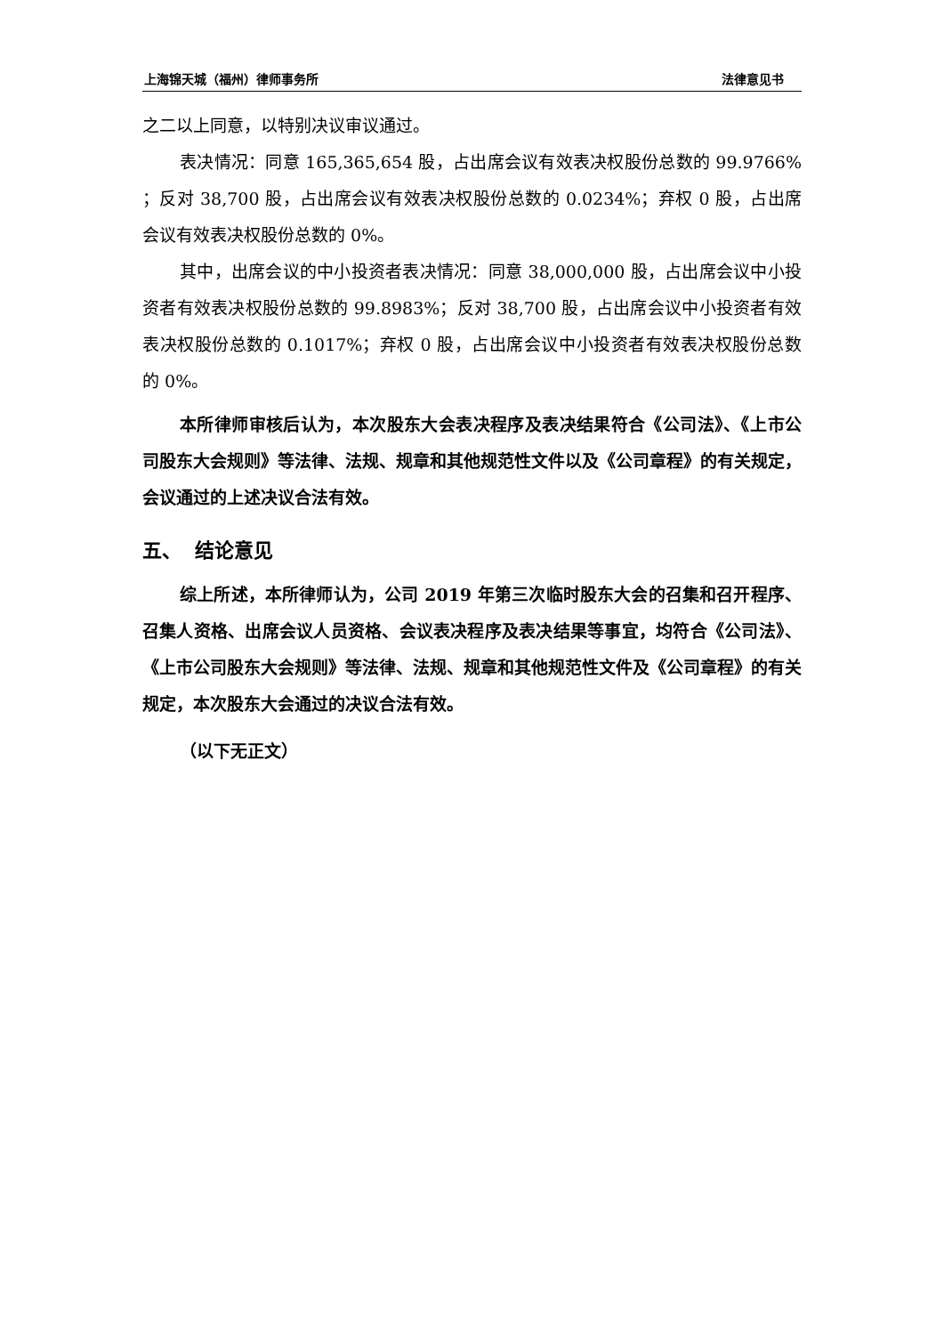上海锦天城（福州）律师事务所 法律意见书
之二以上同意，以特别决议审议通过。
表决情况：同意 165,365,654 股，占出席会议有效表决权股份总数的 99.9766% ；反对 38,700 股，占出席会议有效表决权股份总数的 0.0234%；弃权 0 股，占出席会议有效表决权股份总数的 0%。
其中，出席会议的中小投资者表决情况：同意 38,000,000 股，占出席会议中小投资者有效表决权股份总数的 99.8983%；反对 38,700 股，占出席会议中小投资者有效表决权股份总数的 0.1017%；弃权 0 股，占出席会议中小投资者有效表决权股份总数的 0%。
本所律师审核后认为，本次股东大会表决程序及表决结果符合《公司法》、《上市公司股东大会规则》等法律、法规、规章和其他规范性文件以及《公司章程》的有关规定，会议通过的上述决议合法有效。
五、 结论意见
综上所述，本所律师认为，公司 2019 年第三次临时股东大会的召集和召开程序、召集人资格、出席会议人员资格、会议表决程序及表决结果等事宜，均符合《公司法》、《上市公司股东大会规则》等法律、法规、规章和其他规范性文件及《公司章程》的有关规定，本次股东大会通过的决议合法有效。
（以下无正文）